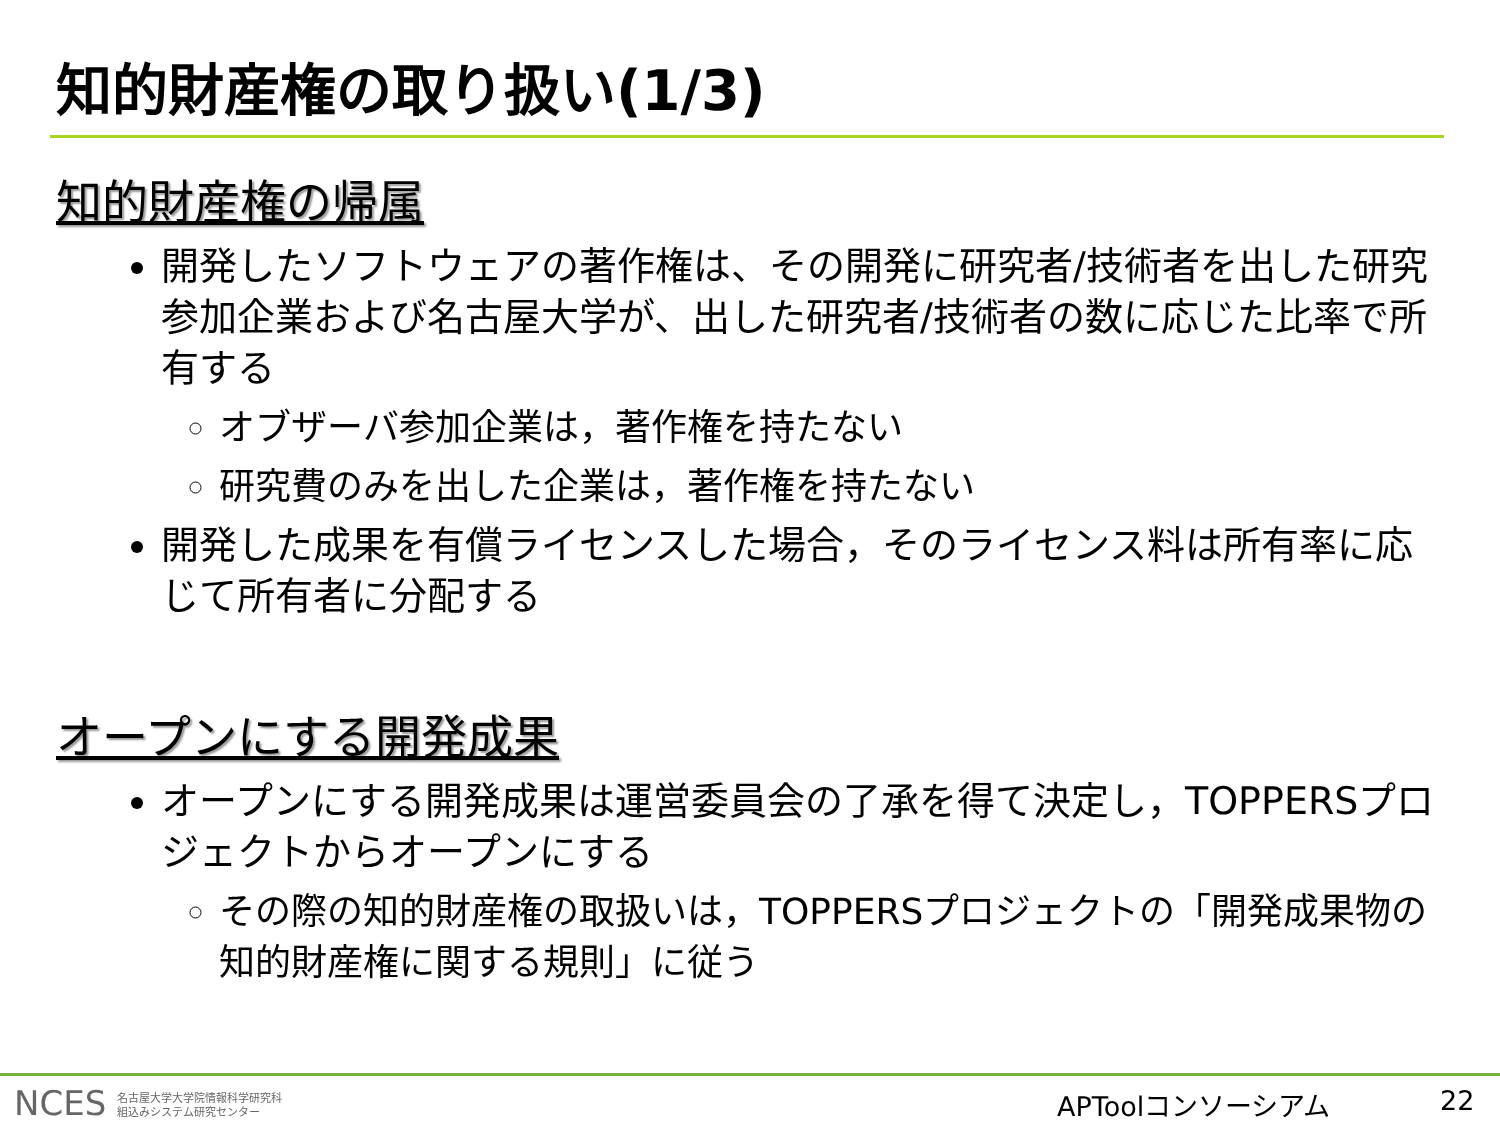知的財産権の取り扱い(1/3)
知的財産権の帰属
開発したソフトウェアの著作権は、その開発に研究者/技術者を出した研究参加企業および名古屋大学が、出した研究者/技術者の数に応じた比率で所有する
オブザーバ参加企業は，著作権を持たない
研究費のみを出した企業は，著作権を持たない
開発した成果を有償ライセンスした場合，そのライセンス料は所有率に応じて所有者に分配する
オープンにする開発成果
オープンにする開発成果は運営委員会の了承を得て決定し，TOPPERSプロジェクトからオープンにする
その際の知的財産権の取扱いは，TOPPERSプロジェクトの「開発成果物の知的財産権に関する規則」に従う
NCES 名古屋大学大学院情報科学研究科
組込みシステム研究センター
APToolコンソーシアム 22